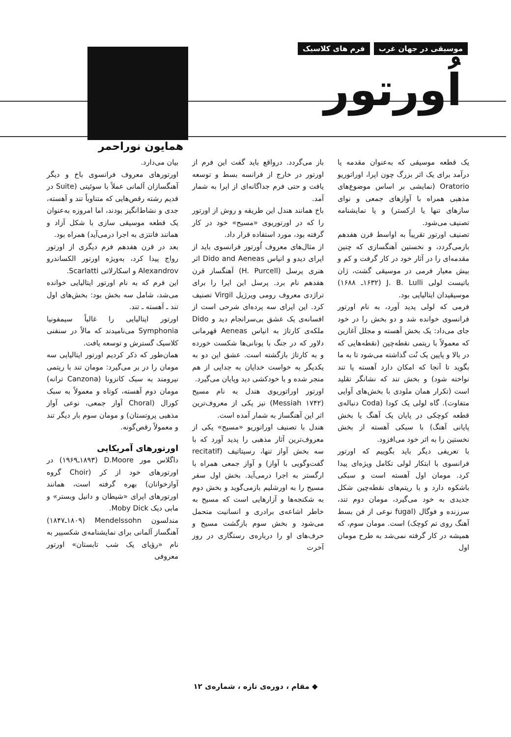موسیقی در جهان غرب فرم های کلاسیک
اُورتور
همایون نوراحمر
یک قطعه موسیقی که به‌عنوان مقدمه یا درآمد برای یک اثر بزرگ چون اپرا، اوراتوریو Oratorio (نمایشی بر اساس موضوع‌های مذهبی همراه با آوازهای جمعی و نوای سازهای تنها یا ارکستر) و یا نمایشنامه تصنیف می‌شود.
تصنیف اورتور تقریباً به اواسط قرن هفدهم بازمی‌گردد، و نخستین آهنگسازی که چنین مقدمه‌ای را در آثار خود در کار گرفت و کم و بیش معیار فرمی در موسیقی گشت، ژان باتیست لولی J. B. Lulli (۱۶۳۲ـ ۱۶۸۸) موسیقیدان ایتالیایی بود.
فرمی که لولی پدید آورد، به نام اورتور فرانسوی خوانده شد و دو بخش را در خود جای می‌داد: یک بخش آهسته و مجلل آغازین که معمولاً با ریتمی نقطه‌چین (نقطه‌هایی که در بالا و پایین یک نُت گذاشته می‌شود تا به ما بگوید تا آنجا که امکان دارد آهسته یا تند نواخته شود) و بخش تند که نشانگر تقلید است (تکرار همان ملودی با بخش‌های آوایی متفاوت). گاه لولی یک کودا (Coda دنباله‌ی قطعه کوچکی در پایان یک آهنگ یا بخش پایانی آهنگ) با سبکی آهسته از بخش نخستین را به اثر خود می‌افزود.
با تعریفی دیگر باید بگوییم که اورتور فرانسوی با ابتکار لولی تکامل ویژه‌ای پیدا کرد. مومان اول آهسته است و سبکی باشکوه دارد و با ریتم‌های نقطه‌چین شکل جدیدی به خود می‌گیرد، مومان دوم تند، سرزنده و فوگال (fugal نوعی از فن بسط آهنگ روی تم کوچک) است. مومان سوم، که همیشه در کار گرفته نمی‌شد به طرح مومان اول
باز می‌گردد. درواقع باید گفت این فرم از اورتور در خارج از فرانسه بسط و توسعه یافت و حتی فرم جداگانه‌ای از اپرا به شمار آمد.
باخ همانند هندل این طریقه و روش از اورتور را که در اورتوریوی «مسیح» خود در کار گرفته بود، مورد استفاده قرار داد.
از مثال‌های معروف اُورتور فرانسوی باید از اپرای دیدو و انیاس Dido and Aeneas اثر هنری پرسل (H. Purcell) آهنگساز قرن هفدهم نام برد. پرسل این اپرا را برای تراژدی معروف رومی ویرژیل Virgil تصنیف کرد. این اپرای سه پرده‌ای شرحی است از افسانه‌ی یک عشق بی‌سرانجام دید و Dido ملکه‌ی کارتاژ به انیاس Aeneas قهرمانی دلاور که در جنگ با یونانی‌ها شکست خورده و به کارتاژ بازگشته است. عشق این دو به یکدیگر به خواست خدایان به جدایی از هم منجر شده و با خودکشی دید وپایان می‌گیرد.
اورتور اوراتوریوی هندل به نام مسیح (Messiah ۱۷۴۲) نیز یکی از معروف‌ترین اثر این آهنگساز به شمار آمده است.
هندل با تصنیف اوراتوریو «مسیح» یکی از معروف‌ترین آثار مذهبی را پدید آورد که با سه بخش آواز تنها، رسیتاتیف (recitatif گفت‌وگویی با آواز) و آواز جمعی همراه با ارگستر به اجرا درمی‌آید. بخش اول سفر مسیح را به اورشلیم بازمی‌گوید و بخش دوم به شکنجه‌ها و آزارهایی است که مسیح به خاطر اشاعه‌ی برادری و انسانیت متحمل می‌شود و بخش سوم بازگشت مسیح و حرف‌های او را درباره‌ی رستگاری در روز آخرت
بیان می‌دارد.
اورتورهای معروف فرانسوی باخ و دیگر آهنگسازان آلمانی عملاً با سوئیتی (Suite در قدیم رشته رقص‌هایی که متناوباً تند و آهسته، جدی و نشاط‌انگیز بودند، اما امروزه به‌عنوان یک قطعه موسیقی سازی با شکل آزاد و همانند فانتزی به اجرا درمی‌آید) همراه بود.
بعد در قرن هفدهم فرم دیگری از اورتور رواج پیدا کرد، به‌ویژه اورتور الکساندرو Alexandrov و اسکارلاتی Scarlatti.
این فرم که به نام اورتور ایتالیایی خوانده می‌شد، شامل سه بخش بود: بخش‌های اول تند ـ آهسته ـ تند.
اورتور ایتالیایی را غالباً سیمفونیا Symphonia می‌نامیدند که مالاً در سنفنی کلاسیک گسترش و توسعه یافت.
همان‌طور که ذکر کردیم اورتور ایتالیایی سه مومان را در بر می‌گیرد: مومان تند با ریتمی نیرومند به سبک کانزونا (Canzona ترانه) مومان دوم آهسته، کوتاه و معمولاً به سبک کورال (Choral آواز جمعی، نوعی آواز مذهبی پروتستان) و مومان سوم بار دیگر تند و معمولاً رقص‌گونه.
اورتورهای آمریکایی
داگلاس مور D.Moore (۱۸۹۳ـ۱۹۶۹) در اورتورهای خود از کر (Choir گروه آوازخوانان) بهره گرفته است، همانند اورتورهای اپرای «شیطان و دانیل وبستر» و مابی دیک Moby Dick.
مندلسون Mendelssohn (۱۸۰۹ـ۱۸۴۷) آهنگساز آلمانی برای نمایشنامه‌ی شکسپیر به نام «رؤیای یک شب تابستان» اورتور معروفی
◆ مقام ، دوره‌ی تازه ، شماره‌ی ۱۲